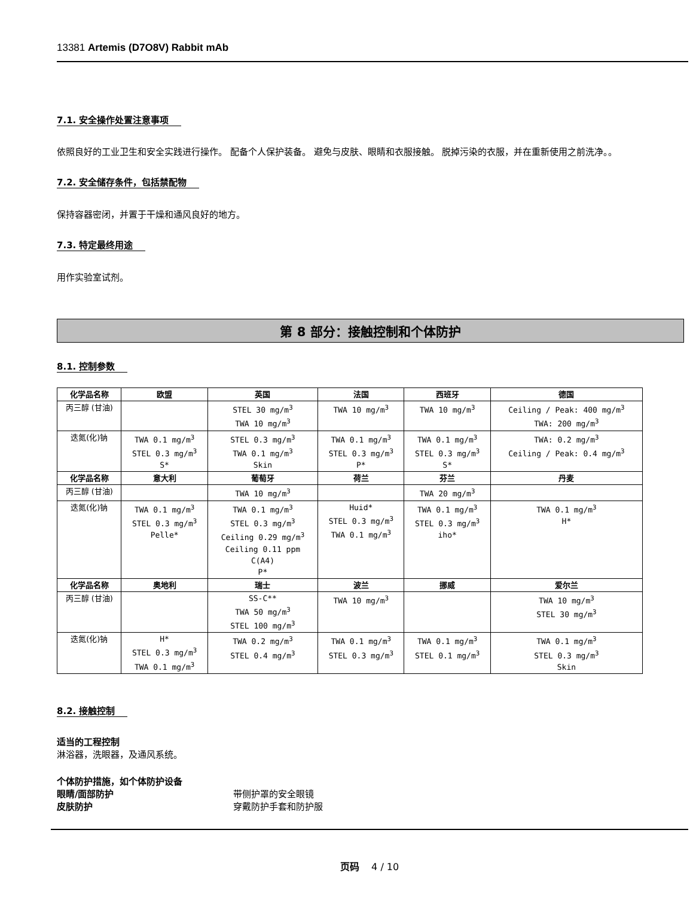13381 Artemis (D7O8V) Rabbit mAb
7.1. 安全操作处置注意事项
依照良好的工业卫生和安全实践进行操作。 配备个人保护装备。 避免与皮肤、眼睛和衣服接触。 脱掉污染的衣服，并在重新使用之前洗净。。
7.2. 安全储存条件，包括禁配物
保持容器密闭，并置于干燥和通风良好的地方。
7.3. 特定最终用途
用作实验室试剂。
第 8 部分：接触控制和个体防护
8.1. 控制参数
| 化学品名称 | 欧盟 | 英国 | 法国 | 西班牙 | 德国 |
| --- | --- | --- | --- | --- | --- |
| 丙三醇 (甘油) | | STEL 30 mg/m<sup>3</sup> TWA 10 mg/m<sup>3</sup> | TWA 10 mg/m<sup>3</sup> | TWA 10 mg/m<sup>3</sup> | Ceiling / Peak: 400 mg/m<sup>3</sup> TWA: 200 mg/m<sup>3</sup> |
| 迭氮(化)钠 | TWA 0.1 mg/m<sup>3</sup> STEL 0.3 mg/m<sup>3</sup> S* | STEL 0.3 mg/m<sup>3</sup> TWA 0.1 mg/m<sup>3</sup> Skin | TWA 0.1 mg/m<sup>3</sup> STEL 0.3 mg/m<sup>3</sup> P* | TWA 0.1 mg/m<sup>3</sup> STEL 0.3 mg/m<sup>3</sup> S* | TWA: 0.2 mg/m<sup>3</sup> Ceiling / Peak: 0.4 mg/m<sup>3</sup> |
| 化学品名称 | 意大利 | 葡萄牙 | 荷兰 | 芬兰 | 丹麦 |
| 丙三醇 (甘油) | | TWA 10 mg/m<sup>3</sup> | | TWA 20 mg/m<sup>3</sup> | |
| 迭氮(化)钠 | TWA 0.1 mg/m<sup>3</sup> STEL 0.3 mg/m<sup>3</sup> Pelle* | TWA 0.1 mg/m<sup>3</sup> STEL 0.3 mg/m<sup>3</sup> Ceiling 0.29 mg/m<sup>3</sup> Ceiling 0.11 ppm C(A4) P* | Huid* STEL 0.3 mg/m<sup>3</sup> TWA 0.1 mg/m<sup>3</sup> | TWA 0.1 mg/m<sup>3</sup> STEL 0.3 mg/m<sup>3</sup> iho* | TWA 0.1 mg/m<sup>3</sup> H* |
| 化学品名称 | 奥地利 | 瑞士 | 波兰 | 挪威 | 爱尔兰 |
| 丙三醇 (甘油) | | SS-C** TWA 50 mg/m<sup>3</sup> STEL 100 mg/m<sup>3</sup> | TWA 10 mg/m<sup>3</sup> | | TWA 10 mg/m<sup>3</sup> STEL 30 mg/m<sup>3</sup> |
| 迭氮(化)钠 | H* STEL 0.3 mg/m<sup>3</sup> TWA 0.1 mg/m<sup>3</sup> | TWA 0.2 mg/m<sup>3</sup> STEL 0.4 mg/m<sup>3</sup> | TWA 0.1 mg/m<sup>3</sup> STEL 0.3 mg/m<sup>3</sup> | TWA 0.1 mg/m<sup>3</sup> STEL 0.1 mg/m<sup>3</sup> | TWA 0.1 mg/m<sup>3</sup> STEL 0.3 mg/m<sup>3</sup> Skin |
8.2. 接触控制
适当的工程控制
淋浴器，洗眼器，及通风系统。
个体防护措施，如个体防护设备
眼睛/面部防护 带侧护罩的安全眼镜
皮肤防护 穿戴防护手套和防护服
页码 4 / 10